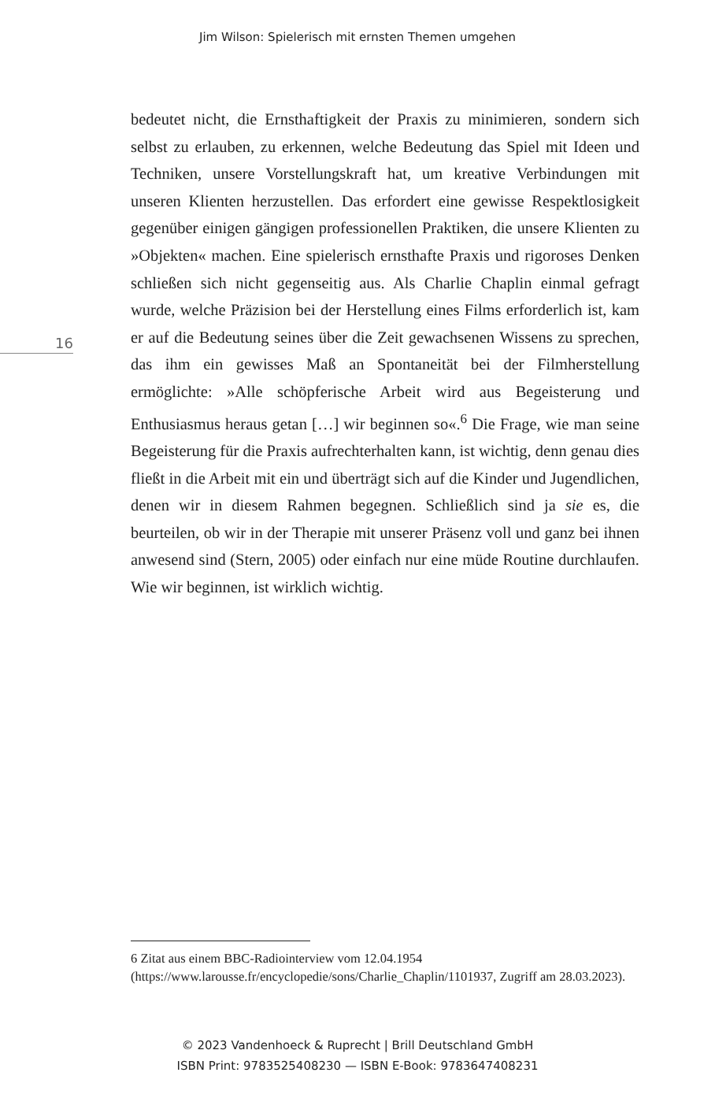Jim Wilson: Spielerisch mit ernsten Themen umgehen
bedeutet nicht, die Ernsthaftigkeit der Praxis zu minimieren, sondern sich selbst zu erlauben, zu erkennen, welche Bedeutung das Spiel mit Ideen und Techniken, unsere Vorstellungskraft hat, um kreative Verbindungen mit unseren Klienten herzustellen. Das erfordert eine gewisse Respektlosigkeit gegenüber einigen gängigen professionellen Praktiken, die unsere Klienten zu »Objekten« machen. Eine spielerisch ernsthafte Praxis und rigoroses Denken schließen sich nicht gegenseitig aus. Als Charlie Chaplin einmal gefragt wurde, welche Präzision bei der Herstellung eines Films erforderlich ist, kam er auf die Bedeutung seines über die Zeit gewachsenen Wissens zu sprechen, das ihm ein gewisses Maß an Spontaneität bei der Filmherstellung ermöglichte: »Alle schöpferische Arbeit wird aus Begeisterung und Enthusiasmus heraus getan […] wir beginnen so«.<sup>6</sup> Die Frage, wie man seine Begeisterung für die Praxis aufrechterhalten kann, ist wichtig, denn genau dies fließt in die Arbeit mit ein und überträgt sich auf die Kinder und Jugendlichen, denen wir in diesem Rahmen begegnen. Schließlich sind ja sie es, die beurteilen, ob wir in der Therapie mit unserer Präsenz voll und ganz bei ihnen anwesend sind (Stern, 2005) oder einfach nur eine müde Routine durchlaufen. Wie wir beginnen, ist wirklich wichtig.
16
6 Zitat aus einem BBC-Radiointerview vom 12.04.1954 (https://www.larousse.fr/encyclopedie/sons/Charlie_Chaplin/1101937, Zugriff am 28.03.2023).
© 2023 Vandenhoeck & Ruprecht | Brill Deutschland GmbH
ISBN Print: 9783525408230 — ISBN E-Book: 9783647408231